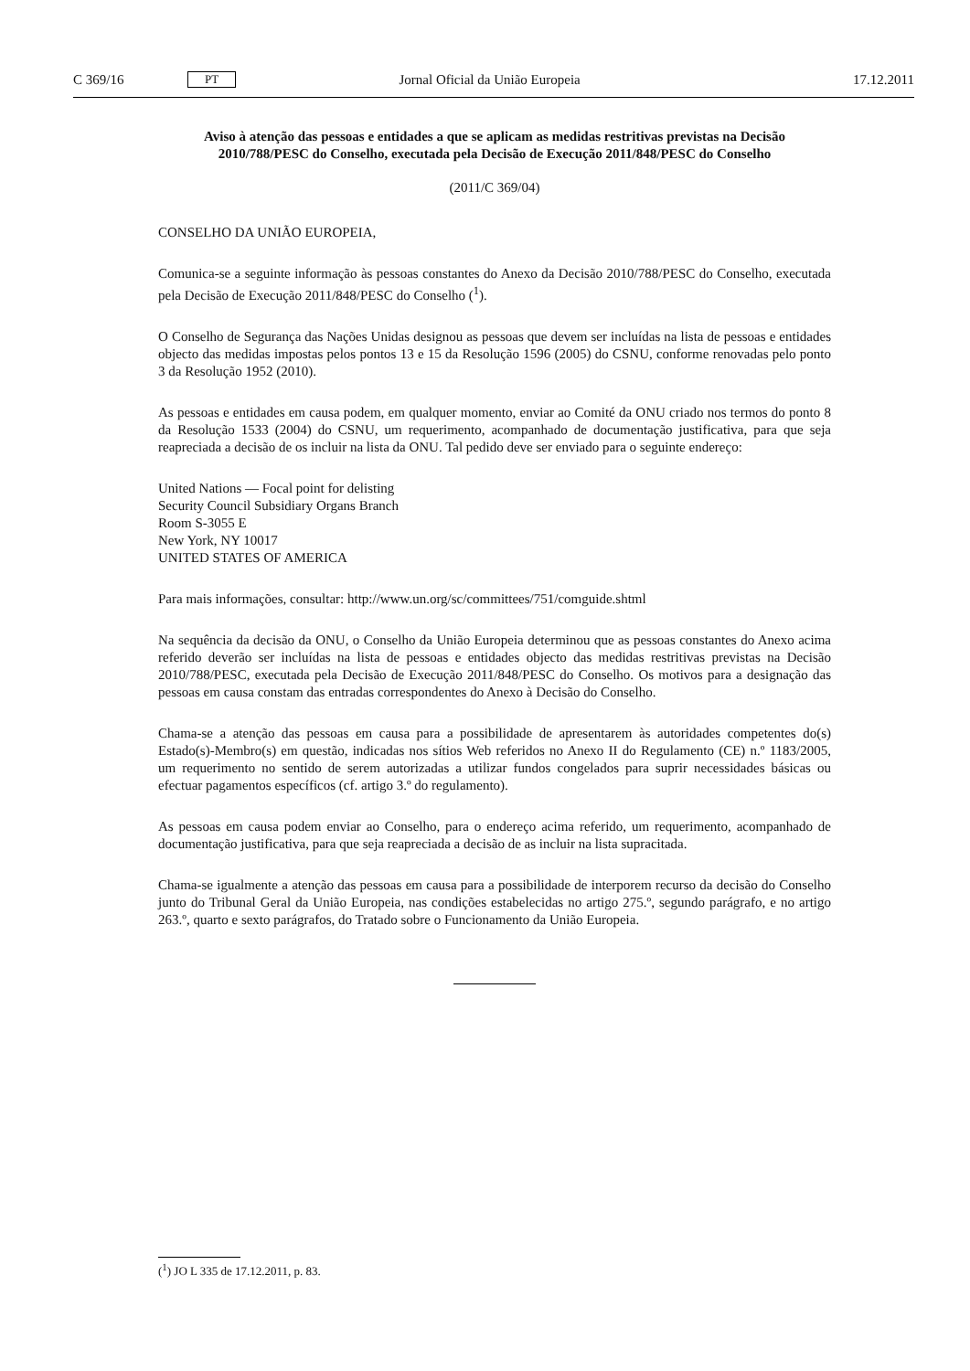C 369/16 PT Jornal Oficial da União Europeia 17.12.2011
Aviso à atenção das pessoas e entidades a que se aplicam as medidas restritivas previstas na Decisão 2010/788/PESC do Conselho, executada pela Decisão de Execução 2011/848/PESC do Conselho
(2011/C 369/04)
CONSELHO DA UNIÃO EUROPEIA,
Comunica-se a seguinte informação às pessoas constantes do Anexo da Decisão 2010/788/PESC do Conselho, executada pela Decisão de Execução 2011/848/PESC do Conselho (<sup>1</sup>).
O Conselho de Segurança das Nações Unidas designou as pessoas que devem ser incluídas na lista de pessoas e entidades objecto das medidas impostas pelos pontos 13 e 15 da Resolução 1596 (2005) do CSNU, conforme renovadas pelo ponto 3 da Resolução 1952 (2010).
As pessoas e entidades em causa podem, em qualquer momento, enviar ao Comité da ONU criado nos termos do ponto 8 da Resolução 1533 (2004) do CSNU, um requerimento, acompanhado de documentação justificativa, para que seja reapreciada a decisão de os incluir na lista da ONU. Tal pedido deve ser enviado para o seguinte endereço:
United Nations — Focal point for delisting
Security Council Subsidiary Organs Branch
Room S-3055 E
New York, NY 10017
UNITED STATES OF AMERICA
Para mais informações, consultar: http://www.un.org/sc/committees/751/comguide.shtml
Na sequência da decisão da ONU, o Conselho da União Europeia determinou que as pessoas constantes do Anexo acima referido deverão ser incluídas na lista de pessoas e entidades objecto das medidas restritivas previstas na Decisão 2010/788/PESC, executada pela Decisão de Execução 2011/848/PESC do Conselho. Os motivos para a designação das pessoas em causa constam das entradas correspondentes do Anexo à Decisão do Conselho.
Chama-se a atenção das pessoas em causa para a possibilidade de apresentarem às autoridades competentes do(s) Estado(s)-Membro(s) em questão, indicadas nos sítios Web referidos no Anexo II do Regulamento (CE) n.º 1183/2005, um requerimento no sentido de serem autorizadas a utilizar fundos congelados para suprir necessidades básicas ou efectuar pagamentos específicos (cf. artigo 3.º do regulamento).
As pessoas em causa podem enviar ao Conselho, para o endereço acima referido, um requerimento, acompanhado de documentação justificativa, para que seja reapreciada a decisão de as incluir na lista supracitada.
Chama-se igualmente a atenção das pessoas em causa para a possibilidade de interporem recurso da decisão do Conselho junto do Tribunal Geral da União Europeia, nas condições estabelecidas no artigo 275.º, segundo parágrafo, e no artigo 263.º, quarto e sexto parágrafos, do Tratado sobre o Funcionamento da União Europeia.
(<sup>1</sup>) JO L 335 de 17.12.2011, p. 83.